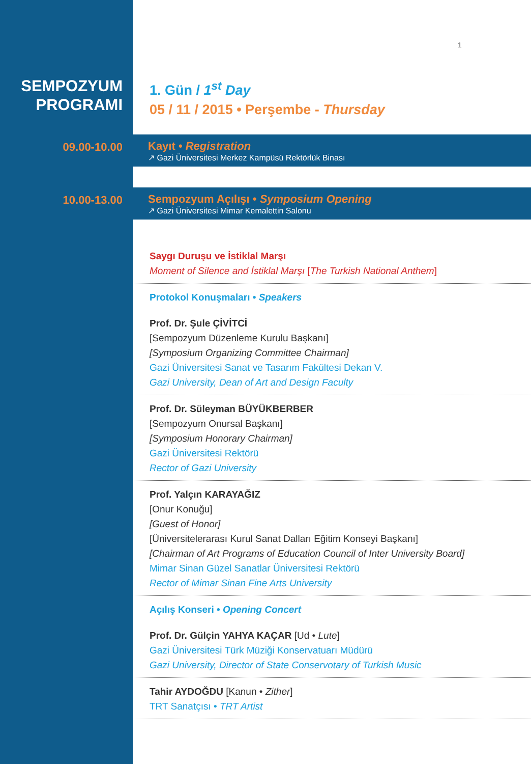1
SEMPOZYUM
PROGRAMI
1. Gün / 1<sup>st</sup> Day
05 / 11 / 2015 • Perşembe - Thursday
09.00-10.00 Kayıt • Registration
↗ Gazi Üniversitesi Merkez Kampüsü Rektörlük Binası
10.00-13.00 Sempozyum Açılışı • Symposium Opening
↗ Gazi Üniversitesi Mimar Kemalettin Salonu
Saygı Duruşu ve İstiklal Marşı
Moment of Silence and İstiklal Marşı [The Turkish National Anthem]
Protokol Konuşmaları • Speakers
Prof. Dr. Şule ÇİVİTCİ
[Sempozyum Düzenleme Kurulu Başkanı]
[Symposium Organizing Committee Chairman]
Gazi Üniversitesi Sanat ve Tasarım Fakültesi Dekan V.
Gazi University, Dean of Art and Design Faculty
Prof. Dr. Süleyman BÜYÜKBERBER
[Sempozyum Onursal Başkanı]
[Symposium Honorary Chairman]
Gazi Üniversitesi Rektörü
Rector of Gazi University
Prof. Yalçın KARAYAĞIZ
[Onur Konuğu]
[Guest of Honor]
[Üniversitelerarası Kurul Sanat Dalları Eğitim Konseyi Başkanı]
[Chairman of Art Programs of Education Council of Inter University Board]
Mimar Sinan Güzel Sanatlar Üniversitesi Rektörü
Rector of Mimar Sinan Fine Arts University
Açılış Konseri • Opening Concert
Prof. Dr. Gülçin YAHYA KAÇAR [Ud • Lute]
Gazi Üniversitesi Türk Müziği Konservatuarı Müdürü
Gazi University, Director of State Conservotary of Turkish Music
Tahir AYDOĞDU [Kanun • Zither]
TRT Sanatçısı • TRT Artist